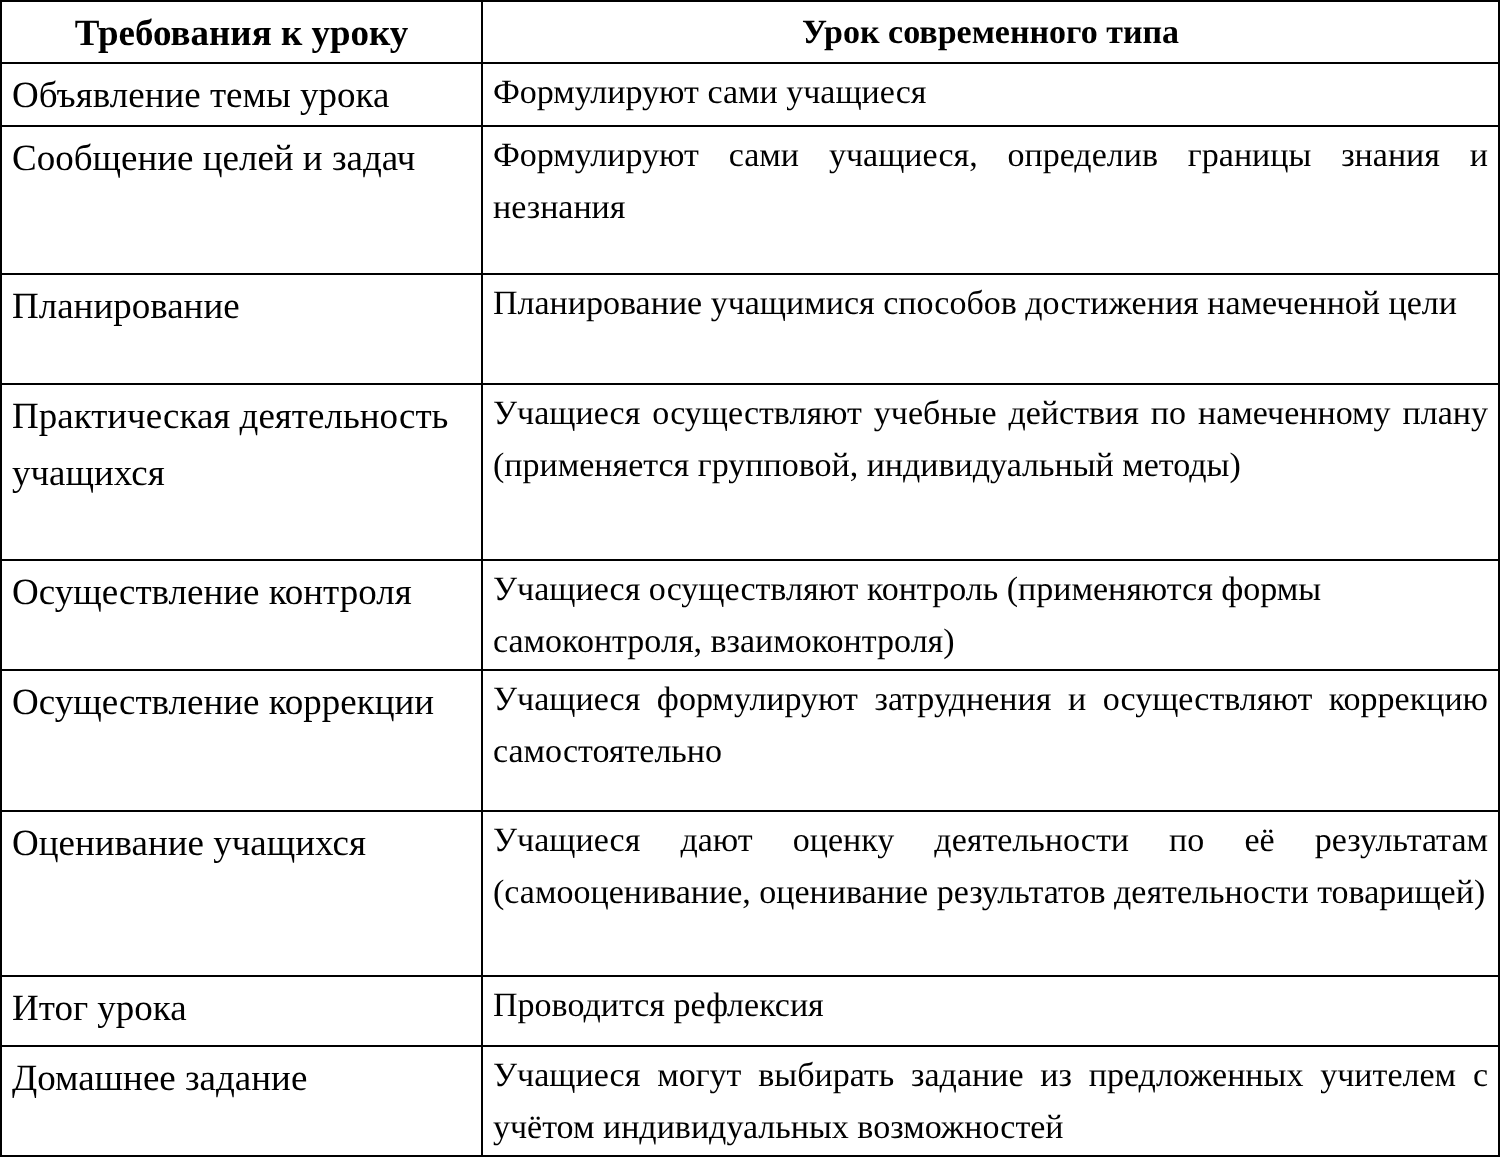| Требования к уроку | Урок современного типа |
| --- | --- |
| Объявление темы урока | Формулируют сами учащиеся |
| Сообщение целей и задач | Формулируют сами учащиеся, определив границы знания и незнания |
| Планирование | Планирование учащимися способов достижения намеченной цели |
| Практическая деятельность учащихся | Учащиеся осуществляют учебные действия по намеченному плану (применяется групповой, индивидуальный методы) |
| Осуществление контроля | Учащиеся осуществляют контроль (применяются формы самоконтроля, взаимоконтроля) |
| Осуществление коррекции | Учащиеся формулируют затруднения и осуществляют коррекцию самостоятельно |
| Оценивание учащихся | Учащиеся дают оценку деятельности по её результатам (самооценивание, оценивание результатов деятельности товарищей) |
| Итог урока | Проводится рефлексия |
| Домашнее задание | Учащиеся могут выбирать задание из предложенных учителем с учётом индивидуальных возможностей |